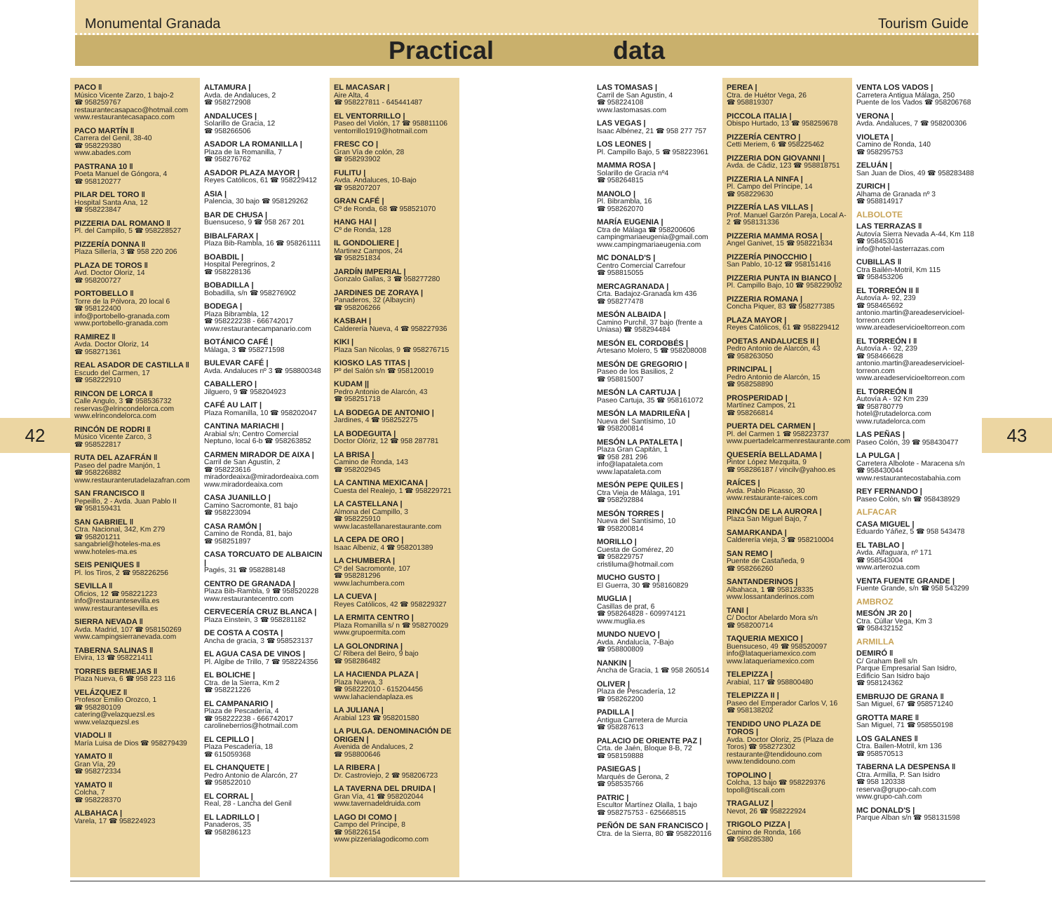Monumental Granada Tourism Guide
Practical data
42
PACO ‖
Músico Vicente Zarzo, 1 bajo-2
☎ 958259767
restaurantecasapaco@hotmail.com
www.restaurantecasapaco.com
PACO MARTÍN ‖
Carrera del Genil, 38-40
☎ 958229380
www.abades.com
PASTRANA 10 ‖
Poeta Manuel de Góngora, 4
☎ 958120277
PILAR DEL TORO ‖
Hospital Santa Ana, 12
☎ 958223847
PIZZERIA DAL ROMANO ‖
Pl. del Campillo, 5 ☎ 958228527
PIZZERÍA DONNA ‖
Plaza Sillería, 3 ☎ 958 220 206
PLAZA DE TOROS ‖
Avd. Doctor Oloriz, 14
☎ 958200727
PORTOBELLO ‖
Torre de la Pólvora, 20 local 6
☎ 958122400
info@portobello-granada.com
www.portobello-granada.com
RAMIREZ ‖
Avda. Doctor Oloriz, 14
☎ 958271361
REAL ASADOR DE CASTILLA ‖
Escudo del Carmen, 17
☎ 958222910
RINCON DE LORCA ‖
Calle Angulo, 3 ☎ 958536732
reservas@elrincondelorca.com
www.elrincondelorca.com
RINCÓN DE RODRI ‖
Músico Vicente Zarco, 3
☎ 958522817
RUTA DEL AZAFRÁN ‖
Paseo del padre Manjón, 1
☎ 958226882
www.restauranterutadelazafran.com
SAN FRANCISCO ‖
Pepeillo, 2 - Avda. Juan Pablo II
☎ 958159431
SAN GABRIEL ‖
Ctra. Nacional, 342, Km 279
☎ 958201211
sangabriel@hoteles-ma.es
www.hoteles-ma.es
SEIS PENIQUES ‖
Pl. los Tiros, 2 ☎ 958226256
SEVILLA ‖
Oficios, 12 ☎ 958221223
info@restaurantesevilla.es
www.restaurantesevilla.es
SIERRA NEVADA ‖
Avda. Madrid, 107 ☎ 958150269
www.campingsierranevada.com
TABERNA SALINAS ‖
Elvira, 13 ☎ 958221411
TORRES BERMEJAS ‖
Plaza Nueva, 6 ☎ 958 223 116
VELÁZQUEZ ‖
Profesor Emilio Orozco, 1
☎ 958280109
catering@velazquezsl.es
www.velazquezsl.es
VIADOLI ‖
María Luisa de Dios ☎ 958279439
YAMATO ‖
Gran Vía, 29
☎ 958272334
YAMATO ‖
Colcha, 7
☎ 958228370
ALBAHACA |
Varela, 17 ☎ 958224923
ALTAMURA |
Avda. de Andaluces, 2
☎ 958272908
ANDALUCES |
Solarillo de Gracia, 12
☎ 958266506
ASADOR LA ROMANILLA |
Plaza de la Romanilla, 7
☎ 958276762
ASADOR PLAZA MAYOR |
Reyes Católicos, 61 ☎ 958229412
ASIA |
Palencia, 30 bajo ☎ 958129262
BAR DE CHUSA |
Buensuceso, 9 ☎ 958 267 201
BIBALFARAX |
Plaza Bib-Rambla, 16 ☎ 958261111
BOABDIL |
Hospital Peregrinos, 2
☎ 958228136
BOBADILLA |
Bobadilla, s/n ☎ 958276902
BODEGA |
Plaza Bibrambla, 12
☎ 958222238 - 666742017
www.restaurantecampanario.com
BOTÁNICO CAFÉ |
Málaga, 3 ☎ 958271598
BULEVAR CAFÉ |
Avda. Andaluces nº 3 ☎ 958800348
CABALLERO |
Jilguero, 9 ☎ 958204923
CAFÉ AU LAIT |
Plaza Romanilla, 10 ☎ 958202047
CANTINA MARIACHI |
Arabial s/n; Centro Comercial Neptuno, local 6-b ☎ 958263852
CARMEN MIRADOR DE AIXA |
Carril de San Agustín, 2
☎ 958223616
miradordeaixa@miradordeaixa.com
www.miradordeaixa.com
CASA JUANILLO |
Camino Sacromonte, 81 bajo
☎ 958223094
CASA RAMÓN |
Camino de Ronda, 81, bajo
☎ 958251897
CASA TORCUATO DE ALBAICIN |
Pagés, 31 ☎ 958288148
CENTRO DE GRANADA |
Plaza Bib-Rambla, 9 ☎ 958520228
www.restaurantecentro.com
CERVECERÍA CRUZ BLANCA |
Plaza Einstein, 3 ☎ 958281182
DE COSTA A COSTA |
Ancha de gracia, 3 ☎ 958523137
EL AGUA CASA DE VINOS |
Pl. Algibe de Trillo, 7 ☎ 958224356
EL BOLICHE |
Ctra. de la Sierra, Km 2
☎ 958221226
EL CAMPANARIO |
Plaza de Pescadería, 4
☎ 958222238 - 666742017
carolineberrios@hotmail.com
EL CEPILLO |
Plaza Pescadería, 18
☎ 615059368
EL CHANQUETE |
Pedro Antonio de Alarcón, 27
☎ 958522010
EL CORRAL |
Real, 28 - Lancha del Genil
EL LADRILLO |
Panaderos, 35
☎ 958286123
EL MACASAR |
Aire Alta, 4
☎ 958227811 - 645441487
EL VENTORRILLO |
Paseo del Violón, 17 ☎ 958811106
ventorrillo1919@hotmail.com
FRESC CO |
Gran Vía de colón, 28
☎ 958293902
FULITU |
Avda. Andaluces, 10-Bajo
☎ 958207207
GRAN CAFÉ |
Cº de Ronda, 68 ☎ 958521070
HANG HAI |
Cº de Ronda, 128
IL GONDOLIERE |
Martinez Campos, 24
☎ 958251834
JARDÍN IMPERIAL |
Gonzalo Gallas, 3 ☎ 958277280
JARDINES DE ZORAYA |
Panaderos, 32 (Albaycin)
☎ 958206266
KASBAH |
Calderería Nueva, 4 ☎ 958227936
KIKI |
Plaza San Nicolas, 9 ☎ 958276715
KIOSKO LAS TITAS |
Pº del Salón s/n ☎ 958120019
KUDAM ||
Pedro Antonio de Alarcón, 43
☎ 958251718
LA BODEGA DE ANTONIO |
Jardines, 4 ☎ 958252275
LA BODEGUITA |
Doctor Olóriz, 12 ☎ 958 287781
LA BRISA |
Camino de Ronda, 143
☎ 958202945
LA CANTINA MEXICANA |
Cuesta del Realejo, 1 ☎ 958229721
LA CASTELLANA |
Almona del Campillo, 3
☎ 958225910
www.lacastellanarestaurante.com
LA CEPA DE ORO |
Isaac Albeniz, 4 ☎ 958201389
LA CHUMBERA |
Cº del Sacromonte, 107
☎ 958281296
www.lachumbera.com
LA CUEVA |
Reyes Católicos, 42 ☎ 958229327
LA ERMITA CENTRO |
Plaza Romanilla s/ n ☎ 958270029
www.grupoermita.com
LA GOLONDRINA |
C/ Ribera del Beiro, 9 bajo
☎ 958286482
LA HACIENDA PLAZA |
Plaza Nueva, 3
☎ 958222010 - 615204456
www.lahaciendaplaza.es
LA JULIANA |
Arabial 123 ☎ 958201580
LA PULGA. DENOMINACIÓN DE ORIGEN |
Avenida de Andaluces, 2
☎ 958800646
LA RIBERA |
Dr. Castroviejo, 2 ☎ 958206723
LA TAVERNA DEL DRUIDA |
Gran Vía, 41 ☎ 958202044
www.tavernadeldruida.com
LAGO DI COMO |
Campo del Príncipe, 8
☎ 958226154
www.pizzerialagodicomo.com
LAS TOMASAS |
Carril de San Agustin, 4
☎ 958224108
www.lastomasas.com
LAS VEGAS |
Isaac Albénez, 21 ☎ 958 277 757
LOS LEONES |
Pl. Campillo Bajo, 5 ☎ 958223961
MAMMA ROSA |
Solarillo de Gracia nº4
☎ 958264815
MANOLO |
Pl. Bibrambla, 16
☎ 958262070
MARÍA EUGENIA |
Ctra de Málaga ☎ 958200606
campingmariaeugenia@gmail.com
www.campingmariaeugenia.com
MC DONALD'S |
Centro Comercial Carrefour
☎ 958815055
MERCAGRANADA |
Crta. Badajoz-Granada km 436
☎ 958277478
MESÓN ALBAIDA |
Camino Purchil, 37 bajo (frente a Uniasa) ☎ 958294484
MESÓN EL CORDOBÉS |
Artesano Molero, 5 ☎ 958208008
MESÓN DE GREGORIO |
Paseo de los Basilios, 2
☎ 958815007
MESÓN LA CARTUJA |
Paseo Cartuja, 35 ☎ 958161072
MESÓN LA MADRILEÑA |
Nueva del Santísimo, 10
☎ 958200814
MESÓN LA PATALETA |
Plaza Gran Capitán, 1
☎ 958 281 296
info@lapataleta.com
www.lapataleta.com
MESÓN PEPE QUILES |
Ctra Vieja de Málaga, 191
☎ 958292884
MESÓN TORRES |
Nueva del Santísimo, 10
☎ 958200814
MORILLO |
Cuesta de Gomérez, 20
☎ 958229757
cristiluma@hotmail.com
MUCHO GUSTO |
El Guerra, 30 ☎ 958160829
MUGLIA |
Casillas de prat, 6
☎ 958264828 - 609974121
www.muglia.es
MUNDO NUEVO |
Avda. Andalucía, 7-Bajo
☎ 958800809
NANKIN |
Ancha de Gracia, 1 ☎ 958 260514
OLIVER |
Plaza de Pescadería, 12
☎ 958262200
PADILLA |
Antigua Carretera de Murcia
☎ 958287613
PALACIO DE ORIENTE PAZ |
Crta. de Jaén, Bloque 8-B, 72
☎ 958159888
PASIEGAS |
Marqués de Gerona, 2
☎ 958535766
PATRIC |
Escultor Martínez Olalla, 1 bajo
☎ 958275753 - 625668515
PEÑÓN DE SAN FRANCISCO |
Ctra. de la Sierra, 80 ☎ 958220116
PEREA |
Ctra. de Huétor Vega, 26
☎ 958819307
PICCOLA ITALIA |
Obispo Hurtado, 13 ☎ 958259678
PIZZERÍA CENTRO |
Cetti Meriem, 6 ☎ 958225462
PIZZERIA DON GIOVANNI |
Avda. de Cádiz, 123 ☎ 958818751
PIZZERIA LA NINFA |
Pl. Campo del Príncipe, 14
☎ 958229630
PIZZERÍA LAS VILLAS |
Prof. Manuel Garzón Pareja, Local A-2 ☎ 958131336
PIZZERIA MAMMA ROSA |
Angel Ganivet, 15 ☎ 958221634
PIZZERÍA PINOCCHIO |
San Pablo, 10-12 ☎ 958151416
PIZZERIA PUNTA IN BIANCO |
Pl. Campillo Bajo, 10 ☎ 958229092
PIZZERIA ROMANA |
Concha Piquer, 83 ☎ 958277385
PLAZA MAYOR |
Reyes Católicos, 61 ☎ 958229412
POETAS ANDALUCES II |
Pedro Antonio de Alarcón, 43
☎ 958263050
PRINCIPAL |
Pedro Antonio de Alarcón, 15
☎ 958258890
PROSPERIDAD |
Martínez Campos, 21
☎ 958266814
PUERTA DEL CARMEN |
Pl. del Carmen 1 ☎ 958223737
www.puertadelcarmenrestaurante.com
QUESERÍA BELLADAMA |
Pintor López Mezquita, 9
☎ 958286187 / vincilv@yahoo.es
RAÍCES |
Avda. Pablo Picasso, 30
www.restaurante-raices.com
RINCÓN DE LA AURORA |
Plaza San Miguel Bajo, 7
SAMARKANDA |
Calderería vieja, 3 ☎ 958210004
SAN REMO |
Puente de Castañeda, 9
☎ 958266260
SANTANDERINOS |
Albahaca, 1 ☎ 958128335
www.lossantanderinos.com
TANI |
C/ Doctor Abelardo Mora s/n
☎ 958200714
TAQUERIA MEXICO |
Buensuceso, 49 ☎ 958520097
info@lataqueriamexico.com
www.lataqueriamexico.com
TELEPIZZA |
Arabial, 117 ☎ 958800480
TELEPIZZA II |
Paseo del Emperador Carlos V, 16
☎ 958138202
TENDIDO UNO PLAZA DE TOROS |
Avda. Doctor Oloriz, 25 (Plaza de Toros) ☎ 958272302
restaurante@tendidouno.com
www.tendidouno.com
TOPOLINO |
Colcha, 13 bajo ☎ 958229376
topoll@tiscali.com
TRAGALUZ |
Nevot, 26 ☎ 958222924
TRIGOLO PIZZA |
Camino de Ronda, 166
☎ 958285380
VENTA LOS VADOS |
Carretera Antigua Málaga, 250
Puente de los Vados ☎ 958206768
VERONA |
Avda. Andaluces, 7 ☎ 958200306
VIOLETA |
Camino de Ronda, 140
☎ 958295753
ZELUÁN |
San Juan de Dios, 49 ☎ 958283488
ZURICH |
Alhama de Granada nº 3
☎ 958814917
ALBOLOTE
LAS TERRAZAS ‖
Autovía Sierra Nevada A-44, Km 118
☎ 958453016
info@hotel-lasterrazas.com
CUBILLAS ‖
Ctra Bailén-Motril, Km 115
☎ 958453206
EL TORREÓN II ‖
Autovía A- 92, 239
☎ 958465692
antonio.martin@areadeservicioel-torreon.com
www.areadeservicioeltorreon.com
EL TORREÓN I ‖
Autovía A - 92, 239
☎ 958466628
antonio.martin@areadeservicioel-torreon.com
www.areadeservicioeltorreon.com
EL TORREÓN ‖
Autovía A - 92 Km 239
☎ 958780779
hotel@rutadelorca.com
www.rutadelorca.com
LAS PEÑAS |
Paseo Colón, 39 ☎ 958430477
LA PULGA |
Carretera Albolote - Maracena s/n
☎ 958430044
www.restaurantecostabahia.com
REY FERNANDO |
Paseo Colón, s/n ☎ 958438929
ALFACAR
CASA MIGUEL |
Eduardo Yáñez, 5 ☎ 958 543478
EL TABLAO |
Avda. Alfaguara, nº 171
☎ 958543004
www.arterozua.com
VENTA FUENTE GRANDE |
Fuente Grande, s/n ☎ 958 543299
AMBROZ
MESÓN JR 20 |
Ctra. Cúllar Vega, Km 3
☎ 958432152
ARMILLA
DEMIRÓ ‖
C/ Graham Bell s/n
Parque Empresarial San Isidro, Edificio San Isidro bajo
☎ 958124362
EMBRUJO DE GRANA ‖
San Miguel, 67 ☎ 958571240
GROTTA MARE ‖
San Miguel, 71 ☎ 958550198
LOS GALANES ‖
Ctra. Bailen-Motril, km 136
☎ 958570513
TABERNA LA DESPENSA ‖
Ctra. Armilla, P. San Isidro
☎ 958 120338
reserva@grupo-cah.com
www.grupo-cah.com
MC DONALD'S |
Parque Alban s/n ☎ 958131598
43